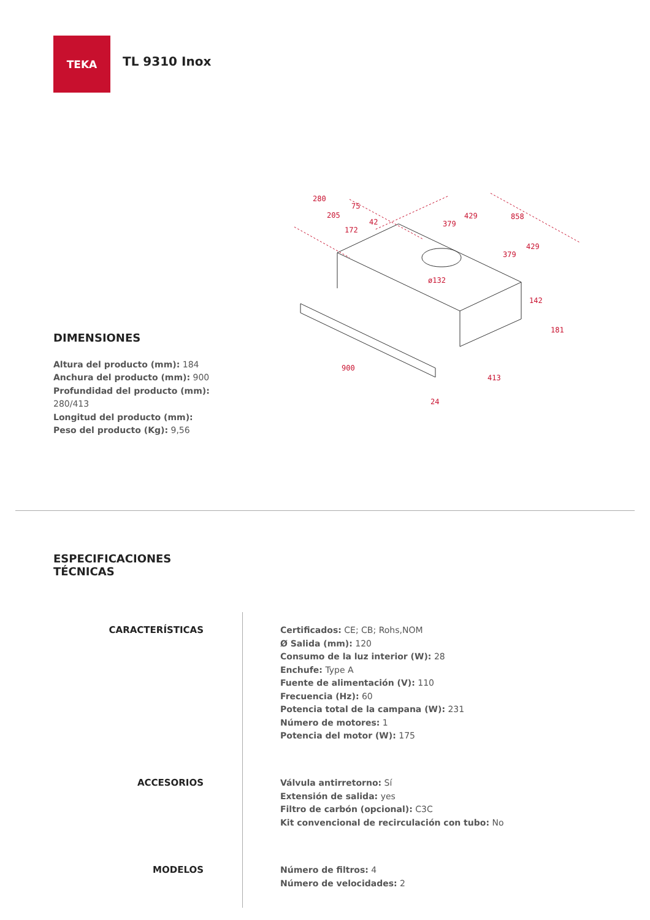TEKA
TL 9310 Inox
280
75
205
42
172
429
379
858
429
379
ø132
142
181
900
413
24
DIMENSIONES
Altura del producto (mm): 184
Anchura del producto (mm): 900
Profundidad del producto (mm): 280/413
Longitud del producto (mm):
Peso del producto (Kg): 9,56
ESPECIFICACIONES
TÉCNICAS
CARACTERÍSTICAS Certificados: CE; CB; Rohs,NOM
Ø Salida (mm): 120
Consumo de la luz interior (W): 28
Enchufe: Type A
Fuente de alimentación (V): 110
Frecuencia (Hz): 60
Potencia total de la campana (W): 231
Número de motores: 1
Potencia del motor (W): 175
ACCESORIOS Válvula antirretorno: Sí
Extensión de salida: yes
Filtro de carbón (opcional): C3C
Kit convencional de recirculación con tubo: No
MODELOS Número de filtros: 4
Número de velocidades: 2